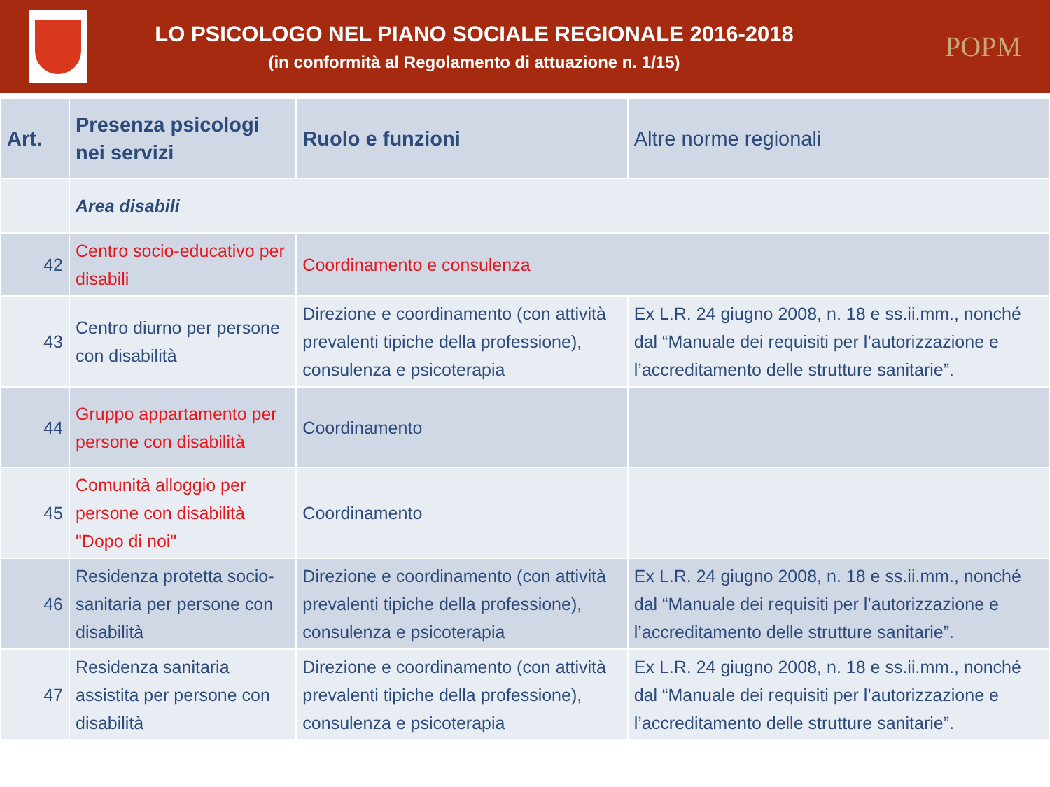LO PSICOLOGO NEL PIANO SOCIALE REGIONALE 2016-2018
(in conformità al Regolamento di attuazione n. 1/15)
POPM
| Art. | Presenza psicologi nei servizi | Ruolo e funzioni | Altre norme regionali |
| --- | --- | --- | --- |
| | Area disabili | | |
| 42 | Centro socio-educativo per disabili | Coordinamento e consulenza | |
| 43 | Centro diurno per persone con disabilità | Direzione e coordinamento (con attività prevalenti tipiche della professione), consulenza e psicoterapia | Ex L.R. 24 giugno 2008, n. 18 e ss.ii.mm., nonché dal “Manuale dei requisiti per l’autorizzazione e l’accreditamento delle strutture sanitarie”. |
| 44 | Gruppo appartamento per persone con disabilità | Coordinamento | |
| 45 | Comunità alloggio per persone con disabilità "Dopo di noi" | Coordinamento | |
| 46 | Residenza protetta socio-sanitaria per persone con disabilità | Direzione e coordinamento (con attività prevalenti tipiche della professione), consulenza e psicoterapia | Ex L.R. 24 giugno 2008, n. 18 e ss.ii.mm., nonché dal “Manuale dei requisiti per l’autorizzazione e l’accreditamento delle strutture sanitarie”. |
| 47 | Residenza sanitaria assistita per persone con disabilità | Direzione e coordinamento (con attività prevalenti tipiche della professione), consulenza e psicoterapia | Ex L.R. 24 giugno 2008, n. 18 e ss.ii.mm., nonché dal “Manuale dei requisiti per l’autorizzazione e l’accreditamento delle strutture sanitarie”. |